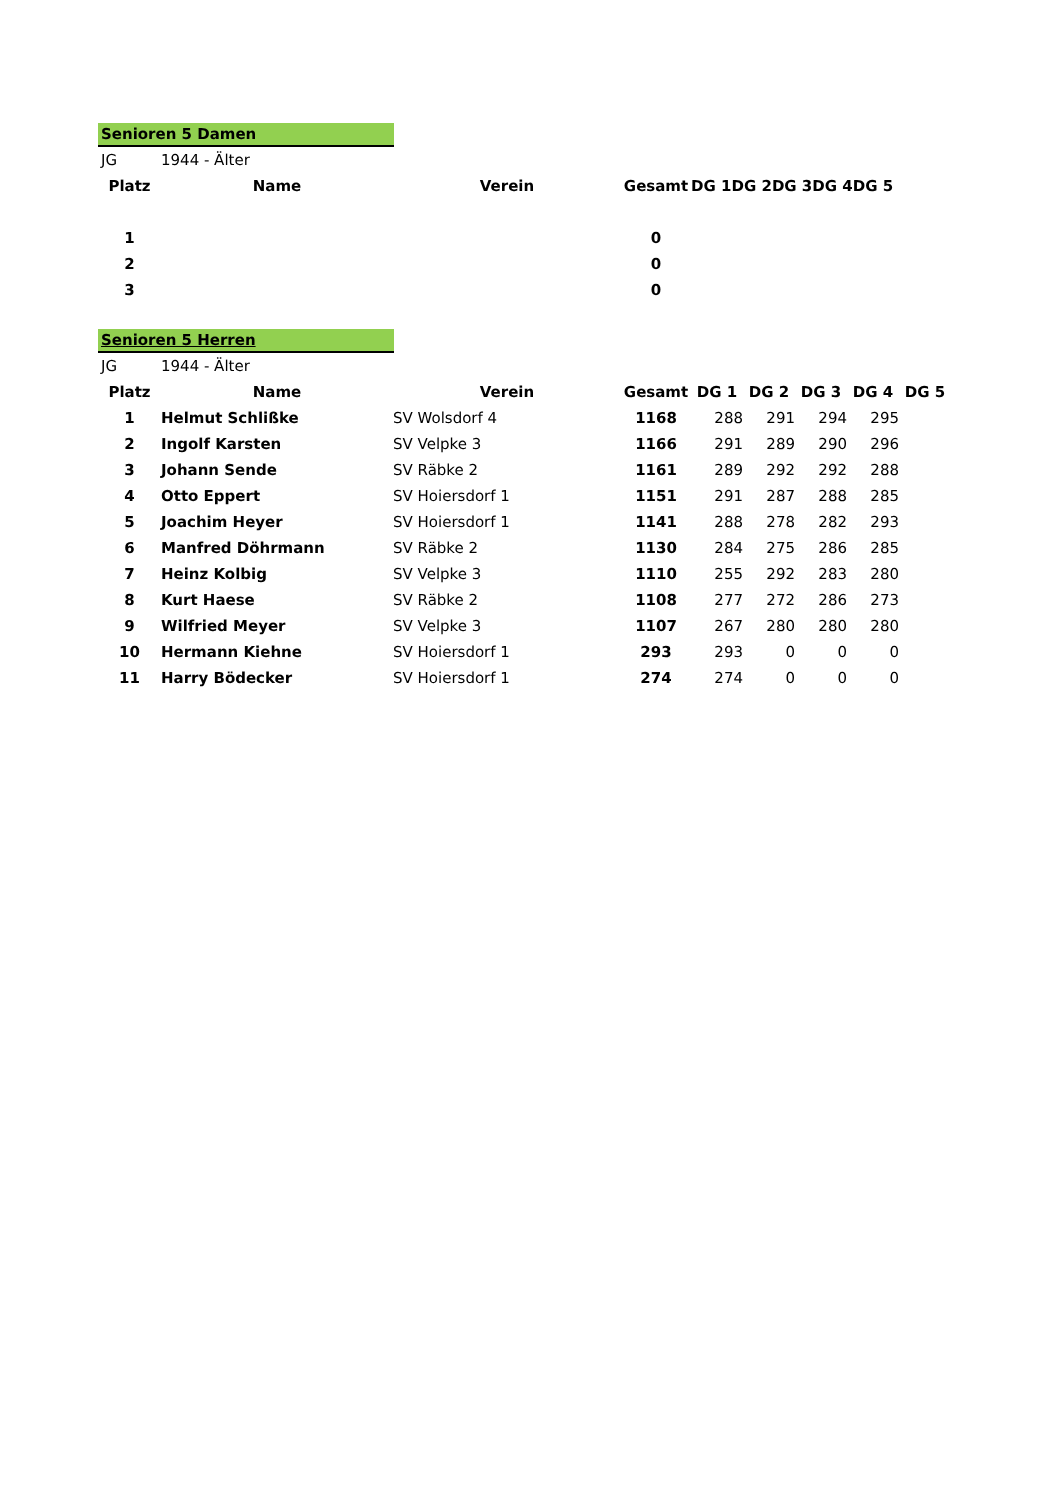Senioren 5 Damen
| JG | 1944 - Älter | | | | | | | |
| Platz | Name | Verein | Gesamt | DG 1 | DG 2 | DG 3 | DG 4 | DG 5 |
| 1 | | | 0 | | | | | |
| 2 | | | 0 | | | | | |
| 3 | | | 0 | | | | | |
Senioren 5 Herren
| JG | 1944 - Älter | | | | | | | |
| Platz | Name | Verein | Gesamt | DG 1 | DG 2 | DG 3 | DG 4 | DG 5 |
| 1 | Helmut Schlißke | SV Wolsdorf 4 | 1168 | 288 | 291 | 294 | 295 | |
| 2 | Ingolf Karsten | SV Velpke 3 | 1166 | 291 | 289 | 290 | 296 | |
| 3 | Johann Sende | SV Räbke 2 | 1161 | 289 | 292 | 292 | 288 | |
| 4 | Otto Eppert | SV Hoiersdorf 1 | 1151 | 291 | 287 | 288 | 285 | |
| 5 | Joachim Heyer | SV Hoiersdorf 1 | 1141 | 288 | 278 | 282 | 293 | |
| 6 | Manfred Döhrmann | SV Räbke 2 | 1130 | 284 | 275 | 286 | 285 | |
| 7 | Heinz Kolbig | SV Velpke 3 | 1110 | 255 | 292 | 283 | 280 | |
| 8 | Kurt Haese | SV Räbke 2 | 1108 | 277 | 272 | 286 | 273 | |
| 9 | Wilfried Meyer | SV Velpke 3 | 1107 | 267 | 280 | 280 | 280 | |
| 10 | Hermann Kiehne | SV Hoiersdorf 1 | 293 | 293 | 0 | 0 | 0 | |
| 11 | Harry Bödecker | SV Hoiersdorf 1 | 274 | 274 | 0 | 0 | 0 | |